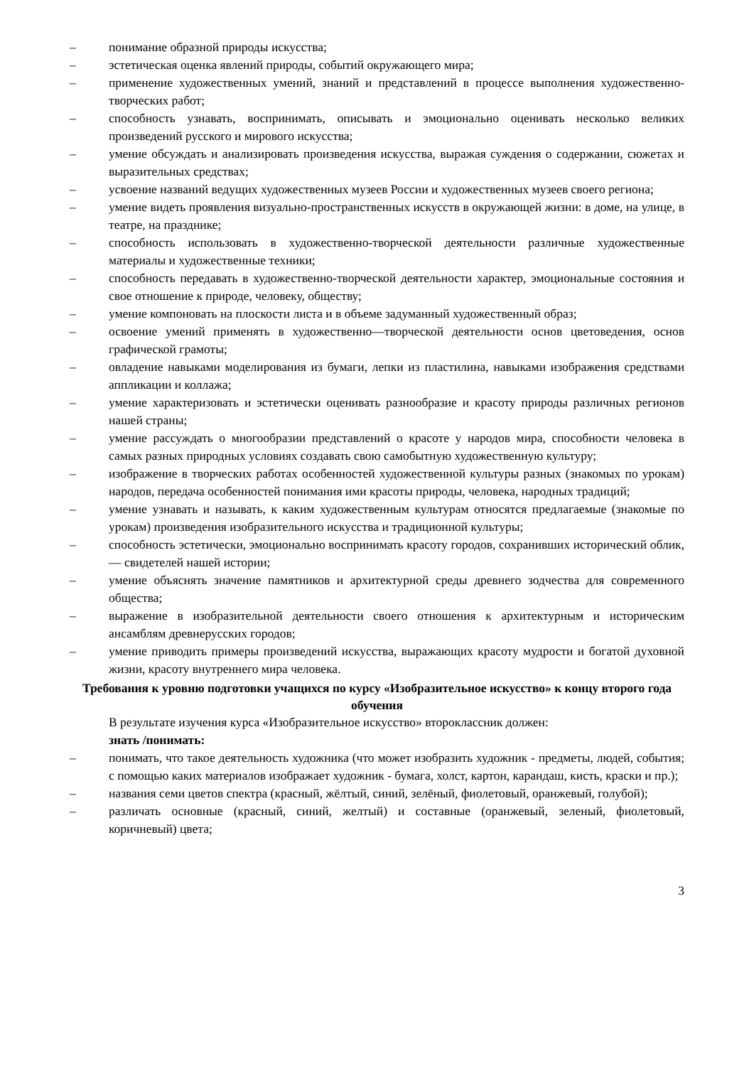– понимание образной природы искусства;
– эстетическая оценка явлений природы, событий окружающего мира;
– применение художественных умений, знаний и представлений в процессе выполнения художественно-творческих работ;
– способность узнавать, воспринимать, описывать и эмоционально оценивать несколько великих произведений русского и мирового искусства;
– умение обсуждать и анализировать произведения искусства, выражая суждения о содержании, сюжетах и выразительных средствах;
– усвоение названий ведущих художественных музеев России и художественных музеев своего региона;
– умение видеть проявления визуально-пространственных искусств в окружающей жизни: в доме, на улице, в театре, на празднике;
– способность использовать в художественно-творческой деятельности различные художественные материалы и художественные техники;
– способность передавать в художественно-творческой деятельности характер, эмоциональные состояния и свое отношение к природе, человеку, обществу;
– умение компоновать на плоскости листа и в объеме задуманный художественный образ;
– освоение умений применять в художественно—творческой деятельности основ цветоведения, основ графической грамоты;
– овладение навыками моделирования из бумаги, лепки из пластилина, навыками изображения средствами аппликации и коллажа;
– умение характеризовать и эстетически оценивать разнообразие и красоту природы различных регионов нашей страны;
– умение рассуждать о многообразии представлений о красоте у народов мира, способности человека в самых разных природных условиях создавать свою самобытную художественную культуру;
– изображение в творческих работах особенностей художественной культуры разных (знакомых по урокам) народов, передача особенностей понимания ими красоты природы, человека, народных традиций;
– умение узнавать и называть, к каким художественным культурам относятся предлагаемые (знакомые по урокам) произведения изобразительного искусства и традиционной культуры;
– способность эстетически, эмоционально воспринимать красоту городов, сохранивших исторический облик, — свидетелей нашей истории;
– умение объяснять значение памятников и архитектурной среды древнего зодчества для современного общества;
– выражение в изобразительной деятельности своего отношения к архитектурным и историческим ансамблям древнерусских городов;
– умение приводить примеры произведений искусства, выражающих красоту мудрости и богатой духовной жизни, красоту внутреннего мира человека.
Требования к уровню подготовки учащихся по курсу «Изобразительное искусство» к концу второго года обучения
В результате изучения курса «Изобразительное искусство» второклассник должен:
знать /понимать:
– понимать, что такое деятельность художника (что может изобразить художник - предметы, людей, события; с помощью каких материалов изображает художник - бумага, холст, картон, карандаш, кисть, краски и пр.);
– названия семи цветов спектра (красный, жёлтый, синий, зелёный, фиолетовый, оранжевый, голубой);
– различать основные (красный, синий, желтый) и составные (оранжевый, зеленый, фиолетовый, коричневый) цвета;
3